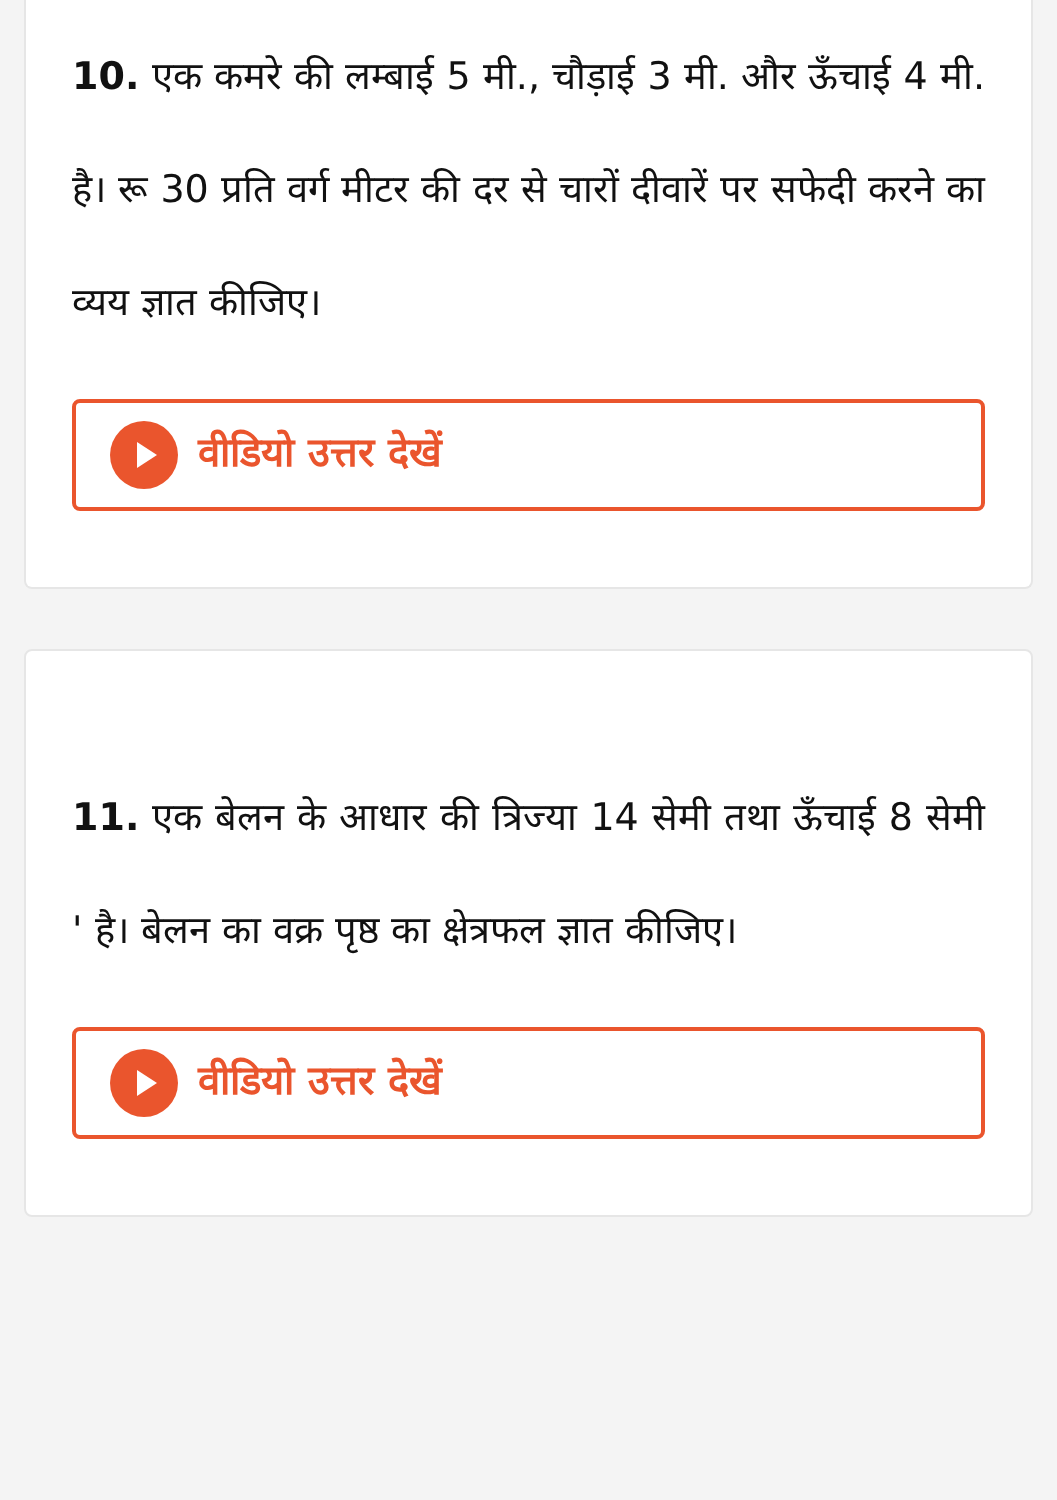10. एक कमरे की लम्बाई 5 मी., चौड़ाई 3 मी. और ऊँचाई 4 मी. है। रू 30 प्रति वर्ग मीटर की दर से चारों दीवारें पर सफेदी करने का व्यय ज्ञात कीजिए।
वीडियो उत्तर देखें
11. एक बेलन के आधार की त्रिज्या 14 सेमी तथा ऊँचाई 8 सेमी ' है। बेलन का वक्र पृष्ठ का क्षेत्रफल ज्ञात कीजिए।
वीडियो उत्तर देखें